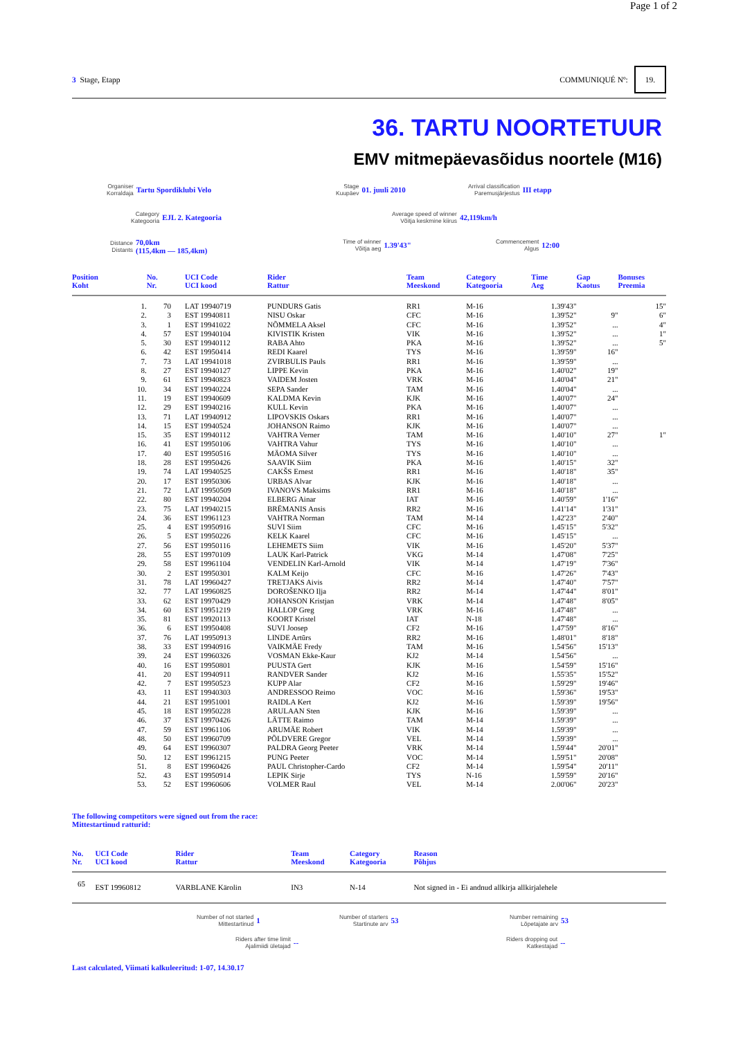Page 1 of 2
3 Stage, Etapp COMMUNIQUÉ Nº: 19.
36. TARTU NOORTETUUR
EMV mitmepäevasõidus noortele (M16)
Organiser
Korraldaja Tartu Spordiklubi Velo
Stage
Kuupäev 01. juuli 2010
Arrival classification
Paremusjärjestus III etapp
Category
Kategooria EJL 2. Kategooria
Average speed of winner
Võitja keskmine kiirus 42,119km/h
Distance
Distants 70,0km
(115,4km — 185,4km)
Time of winner
Võitja aeg 1.39'43"
Commencement
Algus 12:00
| Position Koht | | No. Nr. | UCI Code UCI kood | Rider Rattur | Team Meeskond | Category Kategooria | Time Aeg | Gap Kaotus | Bonuses Preemia |
| --- | --- | --- | --- | --- | --- | --- | --- | --- | --- |
| | 1. | 70 | LAT 19940719 | PUNDURS Gatis | RR1 | M-16 | 1.39'43" | | 15" |
| | 2. | 3 | EST 19940811 | NISU Oskar | CFC | M-16 | 1.39'52" | 9" | 6" |
| | 3. | 1 | EST 19941022 | NÕMMELA Aksel | CFC | M-16 | 1.39'52" | ... | 4" |
| | 4. | 57 | EST 19940104 | KIVISTIK Kristen | VIK | M-16 | 1.39'52" | ... | 1" |
| | 5. | 30 | EST 19940112 | RABA Ahto | PKA | M-16 | 1.39'52" | ... | 5" |
| | 6. | 42 | EST 19950414 | REDI Kaarel | TYS | M-16 | 1.39'59" | 16" | |
| | 7. | 73 | LAT 19941018 | ZVIRBULIS Pauls | RR1 | M-16 | 1.39'59" | ... | |
| | 8. | 27 | EST 19940127 | LIPPE Kevin | PKA | M-16 | 1.40'02" | 19" | |
| | 9. | 61 | EST 19940823 | VAIDEM Josten | VRK | M-16 | 1.40'04" | 21" | |
| | 10. | 34 | EST 19940224 | SEPA Sander | TAM | M-16 | 1.40'04" | ... | |
| | 11. | 19 | EST 19940609 | KALDMA Kevin | KJK | M-16 | 1.40'07" | 24" | |
| | 12. | 29 | EST 19940216 | KULL Kevin | PKA | M-16 | 1.40'07" | ... | |
| | 13. | 71 | LAT 19940912 | LIPOVSKIS Oskars | RR1 | M-16 | 1.40'07" | ... | |
| | 14. | 15 | EST 19940524 | JOHANSON Raimo | KJK | M-16 | 1.40'07" | ... | |
| | 15. | 35 | EST 19940112 | VAHTRA Verner | TAM | M-16 | 1.40'10" | 27" | 1" |
| | 16. | 41 | EST 19950106 | VAHTRA Vahur | TYS | M-16 | 1.40'10" | ... | |
| | 17. | 40 | EST 19950516 | MÄOMA Silver | TYS | M-16 | 1.40'10" | ... | |
| | 18. | 28 | EST 19950426 | SAAVIK Siim | PKA | M-16 | 1.40'15" | 32" | |
| | 19. | 74 | LAT 19940525 | CAKŠS Ernest | RR1 | M-16 | 1.40'18" | 35" | |
| | 20. | 17 | EST 19950306 | URBAS Alvar | KJK | M-16 | 1.40'18" | ... | |
| | 21. | 72 | LAT 19950509 | IVANOVS Maksims | RR1 | M-16 | 1.40'18" | ... | |
| | 22. | 80 | EST 19940204 | ELBERG Ainar | IAT | M-16 | 1.40'59" | 1'16" | |
| | 23. | 75 | LAT 19940215 | BRĒMANIS Ansis | RR2 | M-16 | 1.41'14" | 1'31" | |
| | 24. | 36 | EST 19961123 | VAHTRA Norman | TAM | M-14 | 1.42'23" | 2'40" | |
| | 25. | 4 | EST 19950916 | SUVI Siim | CFC | M-16 | 1.45'15" | 5'32" | |
| | 26. | 5 | EST 19950226 | KELK Kaarel | CFC | M-16 | 1.45'15" | ... | |
| | 27. | 56 | EST 19950116 | LEHEMETS Siim | VIK | M-16 | 1.45'20" | 5'37" | |
| | 28. | 55 | EST 19970109 | LAUK Karl-Patrick | VKG | M-14 | 1.47'08" | 7'25" | |
| | 29. | 58 | EST 19961104 | VENDELIN Karl-Arnold | VIK | M-14 | 1.47'19" | 7'36" | |
| | 30. | 2 | EST 19950301 | KALM Keijo | CFC | M-16 | 1.47'26" | 7'43" | |
| | 31. | 78 | LAT 19960427 | TRETJAKS Aivis | RR2 | M-14 | 1.47'40" | 7'57" | |
| | 32. | 77 | LAT 19960825 | DOROŠENKO Iļja | RR2 | M-14 | 1.47'44" | 8'01" | |
| | 33. | 62 | EST 19970429 | JOHANSON Kristjan | VRK | M-14 | 1.47'48" | 8'05" | |
| | 34. | 60 | EST 19951219 | HALLOP Greg | VRK | M-16 | 1.47'48" | ... | |
| | 35. | 81 | EST 19920113 | KOORT Kristel | IAT | N-18 | 1.47'48" | ... | |
| | 36. | 6 | EST 19950408 | SUVI Joosep | CF2 | M-16 | 1.47'59" | 8'16" | |
| | 37. | 76 | LAT 19950913 | LINDE Artūrs | RR2 | M-16 | 1.48'01" | 8'18" | |
| | 38. | 33 | EST 19940916 | VAIKMÄE Fredy | TAM | M-16 | 1.54'56" | 15'13" | |
| | 39. | 24 | EST 19960326 | VOSMAN Ekke-Kaur | KJ2 | M-14 | 1.54'56" | ... | |
| | 40. | 16 | EST 19950801 | PUUSTA Gert | KJK | M-16 | 1.54'59" | 15'16" | |
| | 41. | 20 | EST 19940911 | RANDVER Sander | KJ2 | M-16 | 1.55'35" | 15'52" | |
| | 42. | 7 | EST 19950523 | KUPP Alar | CF2 | M-16 | 1.59'29" | 19'46" | |
| | 43. | 11 | EST 19940303 | ANDRESSOO Reimo | VOC | M-16 | 1.59'36" | 19'53" | |
| | 44. | 21 | EST 19951001 | RAIDLA Kert | KJ2 | M-16 | 1.59'39" | 19'56" | |
| | 45. | 18 | EST 19950228 | ARULAAN Sten | KJK | M-16 | 1.59'39" | ... | |
| | 46. | 37 | EST 19970426 | LÄTTE Raimo | TAM | M-14 | 1.59'39" | ... | |
| | 47. | 59 | EST 19961106 | ARUMÄE Robert | VIK | M-14 | 1.59'39" | ... | |
| | 48. | 50 | EST 19960709 | PÕLDVERE Gregor | VEL | M-14 | 1.59'39" | ... | |
| | 49. | 64 | EST 19960307 | PALDRA Georg Peeter | VRK | M-14 | 1.59'44" | 20'01" | |
| | 50. | 12 | EST 19961215 | PUNG Peeter | VOC | M-14 | 1.59'51" | 20'08" | |
| | 51. | 8 | EST 19960426 | PAUL Christopher-Cardo | CF2 | M-14 | 1.59'54" | 20'11" | |
| | 52. | 43 | EST 19950914 | LEPIK Sirje | TYS | N-16 | 1.59'59" | 20'16" | |
| | 53. | 52 | EST 19960606 | VOLMER Raul | VEL | M-14 | 2.00'06" | 20'23" | |
The following competitors were signed out from the race:
Mittestartinud ratturid:
| No. Nr. | UCI Code UCI kood | Rider Rattur | Team Meeskond | Category Kategooria | Reason Põhjus |
| --- | --- | --- | --- | --- | --- |
| 65 | EST 19960812 | VARBLANE Kärolin | IN3 | N-14 | Not signed in - Ei andnud allkirja allkirjalehele |
Number of not started
Mittestartinud 1
Number of starters
Startinute arv 53
Number remaining
Lõpetajate arv 53
Riders after time limit
Ajalimiidi ületajad --
Riders dropping out
Katkestajad --
Last calculated, Viimati kalkuleeritud: 1-07, 14.30.17